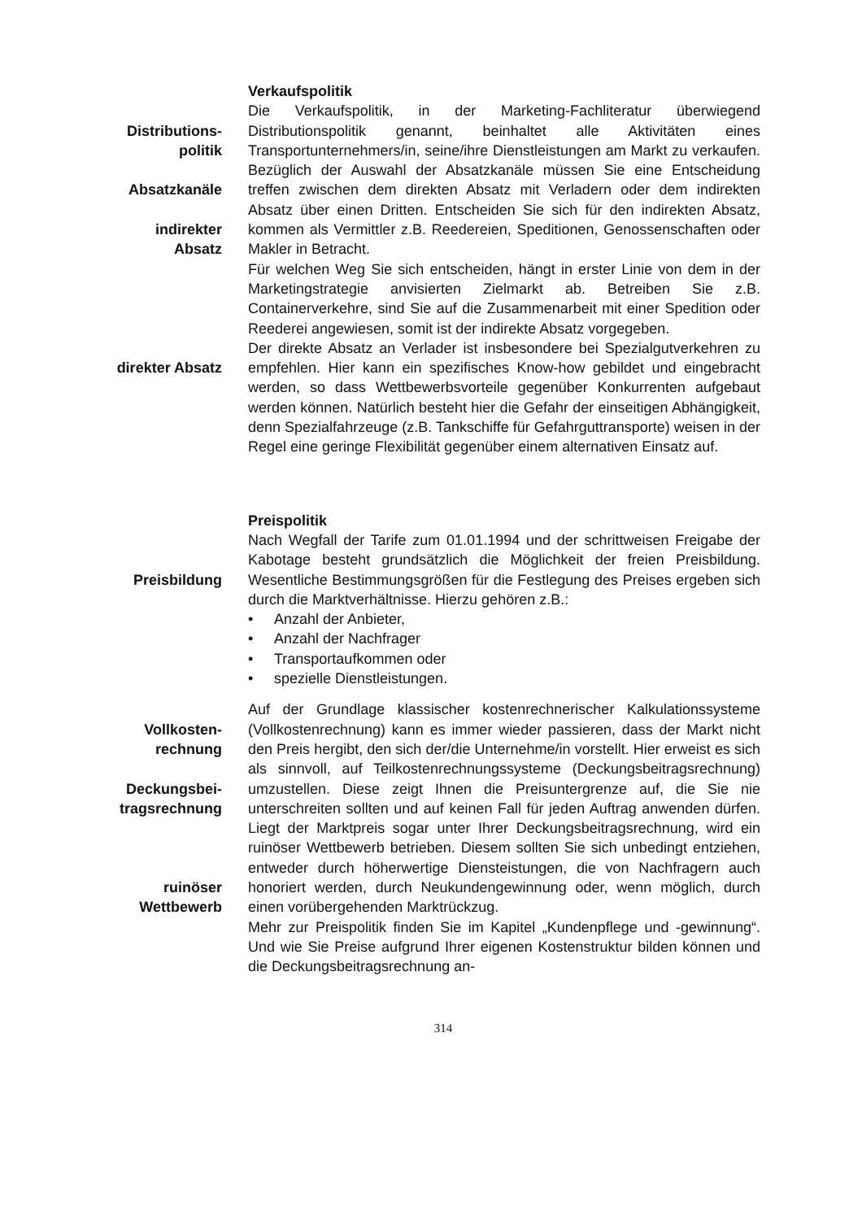Verkaufspolitik
Distributions-
politik
Absatzkanäle
indirekter
Absatz
Die Verkaufspolitik, in der Marketing-Fachliteratur überwiegend Distributionspolitik genannt, beinhaltet alle Aktivitäten eines Transportunternehmers/in, seine/ihre Dienstleistungen am Markt zu verkaufen. Bezüglich der Auswahl der Absatzkanäle müssen Sie eine Entscheidung treffen zwischen dem direkten Absatz mit Verladern oder dem indirekten Absatz über einen Dritten. Entscheiden Sie sich für den indirekten Absatz, kommen als Vermittler z.B. Reedereien, Speditionen, Genossenschaften oder Makler in Betracht.
Für welchen Weg Sie sich entscheiden, hängt in erster Linie von dem in der Marketingstrategie anvisierten Zielmarkt ab. Betreiben Sie z.B. Containerverkehre, sind Sie auf die Zusammenarbeit mit einer Spedition oder Reederei angewiesen, somit ist der indirekte Absatz vorgegeben.
direkter Absatz Der direkte Absatz an Verlader ist insbesondere bei Spezialgutverkehren zu empfehlen. Hier kann ein spezifisches Know-how gebildet und eingebracht werden, so dass Wettbewerbsvorteile gegenüber Konkurrenten aufgebaut werden können. Natürlich besteht hier die Gefahr der einseitigen Abhängigkeit, denn Spezialfahrzeuge (z.B. Tankschiffe für Gefahrguttransporte) weisen in der Regel eine geringe Flexibilität gegenüber einem alternativen Einsatz auf.
Preispolitik
Preisbildung Nach Wegfall der Tarife zum 01.01.1994 und der schrittweisen Freigabe der Kabotage besteht grundsätzlich die Möglichkeit der freien Preisbildung. Wesentliche Bestimmungsgrößen für die Festlegung des Preises ergeben sich durch die Marktverhältnisse. Hierzu gehören z.B.:
• Anzahl der Anbieter,
• Anzahl der Nachfrager
• Transportaufkommen oder
• spezielle Dienstleistungen.
Vollkosten-
rechnung
Deckungsbei-
tragsrechnung
ruinöser
Wettbewerb
Auf der Grundlage klassischer kostenrechnerischer Kalkulationssysteme (Vollkostenrechnung) kann es immer wieder passieren, dass der Markt nicht den Preis hergibt, den sich der/die Unternehme/in vorstellt. Hier erweist es sich als sinnvoll, auf Teilkostenrechnungssysteme (Deckungsbeitragsrechnung) umzustellen. Diese zeigt Ihnen die Preisuntergrenze auf, die Sie nie unterschreiten sollten und auf keinen Fall für jeden Auftrag anwenden dürfen. Liegt der Marktpreis sogar unter Ihrer Deckungsbeitragsrechnung, wird ein ruinöser Wettbewerb betrieben. Diesem sollten Sie sich unbedingt entziehen, entweder durch höherwertige Diensteistungen, die von Nachfragern auch honoriert werden, durch Neukundengewinnung oder, wenn möglich, durch einen vorübergehenden Marktrückzug.
Mehr zur Preispolitik finden Sie im Kapitel „Kundenpflege und -gewinnung“. Und wie Sie Preise aufgrund Ihrer eigenen Kostenstruktur bilden können und die Deckungsbeitragsrechnung an-
314